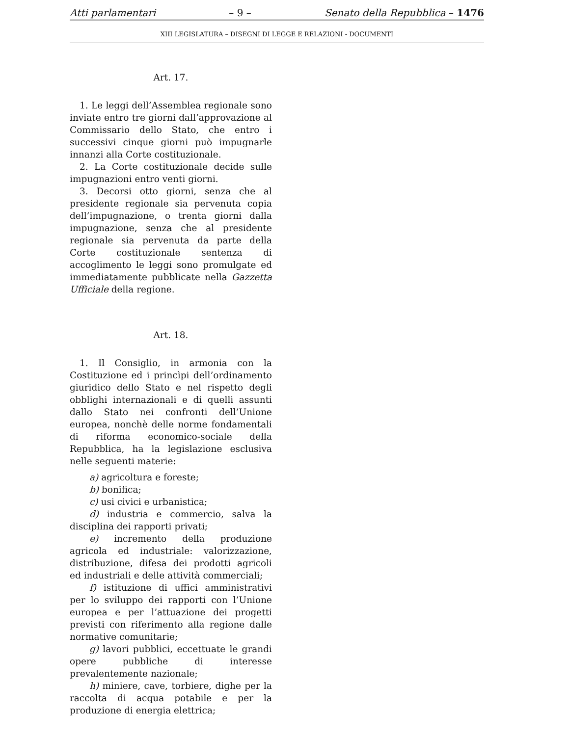Atti parlamentari – 9 – Senato della Repubblica – 1476
XIII LEGISLATURA – DISEGNI DI LEGGE E RELAZIONI - DOCUMENTI
Art. 17.
1. Le leggi dell’Assemblea regionale sono inviate entro tre giorni dall’approvazione al Commissario dello Stato, che entro i successivi cinque giorni può impugnarle innanzi alla Corte costituzionale.
2. La Corte costituzionale decide sulle impugnazioni entro venti giorni.
3. Decorsi otto giorni, senza che al presidente regionale sia pervenuta copia dell’impugnazione, o trenta giorni dalla impugnazione, senza che al presidente regionale sia pervenuta da parte della Corte costituzionale sentenza di accoglimento le leggi sono promulgate ed immediatamente pubblicate nella Gazzetta Ufficiale della regione.
Art. 18.
1. Il Consiglio, in armonia con la Costituzione ed i princìpi dell’ordinamento giuridico dello Stato e nel rispetto degli obblighi internazionali e di quelli assunti dallo Stato nei confronti dell’Unione europea, nonchè delle norme fondamentali di riforma economico-sociale della Repubblica, ha la legislazione esclusiva nelle seguenti materie:
a) agricoltura e foreste;
b) bonifica;
c) usi civici e urbanistica;
d) industria e commercio, salva la disciplina dei rapporti privati;
e) incremento della produzione agricola ed industriale: valorizzazione, distribuzione, difesa dei prodotti agricoli ed industriali e delle attività commerciali;
f) istituzione di uffici amministrativi per lo sviluppo dei rapporti con l’Unione europea e per l’attuazione dei progetti previsti con riferimento alla regione dalle normative comunitarie;
g) lavori pubblici, eccettuate le grandi opere pubbliche di interesse prevalentemente nazionale;
h) miniere, cave, torbiere, dighe per la raccolta di acqua potabile e per la produzione di energia elettrica;